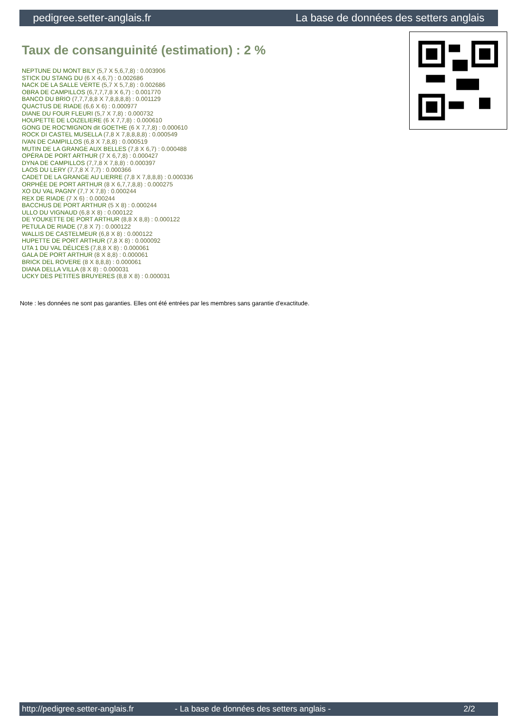pedigree.setter-anglais.fr La base de données des setters anglais
Taux de consanguinité (estimation) : 2 %
NEPTUNE DU MONT BILY (5,7 X 5,6,7,8) : 0.003906
STICK DU STANG DU (6 X 4,6,7) : 0.002686
NACK DE LA SALLE VERTE (5,7 X 5,7,8) : 0.002686
OBRA DE CAMPILLOS (6,7,7,7,8 X 6,7) : 0.001770
BANCO DU BRIO (7,7,7,8,8 X 7,8,8,8,8) : 0.001129
QUACTUS DE RIADE (6,6 X 6) : 0.000977
DIANE DU FOUR FLEURI (5,7 X 7,8) : 0.000732
HOUPETTE DE LOIZELIERE (6 X 7,7,8) : 0.000610
GONG DE ROC'MIGNON dit GOETHE (6 X 7,7,8) : 0.000610
ROCK DI CASTEL MUSELLA (7,8 X 7,8,8,8,8) : 0.000549
IVAN DE CAMPILLOS (6,8 X 7,8,8) : 0.000519
MUTIN DE LA GRANGE AUX BELLES (7,8 X 6,7) : 0.000488
OPÉRA DE PORT ARTHUR (7 X 6,7,8) : 0.000427
DYNA DE CAMPILLOS (7,7,8 X 7,8,8) : 0.000397
LAOS DU LERY (7,7,8 X 7,7) : 0.000366
CADET DE LA GRANGE AU LIERRE (7,8 X 7,8,8,8) : 0.000336
ORPHÉE DE PORT ARTHUR (8 X 6,7,7,8,8) : 0.000275
XO DU VAL PAGNY (7,7 X 7,8) : 0.000244
REX DE RIADE (7 X 6) : 0.000244
BACCHUS DE PORT ARTHUR (5 X 8) : 0.000244
ULLO DU VIGNAUD (6,8 X 8) : 0.000122
DE YOUKETTE DE PORT ARTHUR (8,8 X 8,8) : 0.000122
PETULA DE RIADE (7,8 X 7) : 0.000122
WALLIS DE CASTELMEUR (6,8 X 8) : 0.000122
HUPETTE DE PORT ARTHUR (7,8 X 8) : 0.000092
UTA 1 DU VAL DÉLICES (7,8,8 X 8) : 0.000061
GALA DE PORT ARTHUR (8 X 8,8) : 0.000061
BRICK DEL ROVERE (8 X 8,8,8) : 0.000061
DIANA DELLA VILLA (8 X 8) : 0.000031
UCKY DES PETITES BRUYERES (8,8 X 8) : 0.000031
Note : les données ne sont pas garanties. Elles ont été entrées par les membres sans garantie d'exactitude.
http://pedigree.setter-anglais.fr - La base de données des setters anglais - 2/2